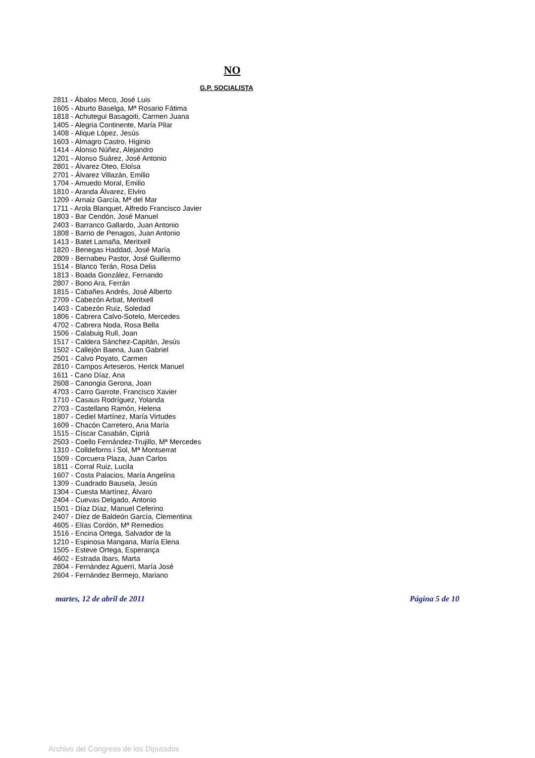NO
G.P. SOCIALISTA
2811 - Ábalos Meco, José Luis
1605 - Aburto Baselga, Mª Rosario Fátima
1818 - Achutegui Basagoiti, Carmen Juana
1405 - Alegria Continente, María Pilar
1408 - Alique López, Jesús
1603 - Almagro Castro, Higinio
1414 - Alonso Núñez, Alejandro
1201 - Alonso Suárez, José Antonio
2801 - Álvarez Oteo, Eloísa
2701 - Álvarez Villazán, Emilio
1704 - Amuedo Moral, Emilio
1810 - Aranda Álvarez, Elviro
1209 - Arnaiz García, Mª del Mar
1711 - Arola Blanquet, Alfredo Francisco Javier
1803 - Bar Cendón, José Manuel
2403 - Barranco Gallardo, Juan Antonio
1808 - Barrio de Penagos, Juan Antonio
1413 - Batet Lamaña, Meritxell
1820 - Benegas Haddad, José María
2809 - Bernabeu Pastor, José Guillermo
1514 - Blanco Terán, Rosa Delia
1813 - Boada González, Fernando
2807 - Bono Ara, Ferrán
1815 - Cabañes Andrés, José Alberto
2709 - Cabezón Arbat, Meritxell
1403 - Cabezón Ruiz, Soledad
1806 - Cabrera Calvo-Sotelo, Mercedes
4702 - Cabrera Noda, Rosa Bella
1506 - Calabuig Rull, Joan
1517 - Caldera Sánchez-Capitán, Jesús
1502 - Callejón Baena, Juan Gabriel
2501 - Calvo Poyato, Carmen
2810 - Campos Arteseros, Herick Manuel
1611 - Cano Díaz, Ana
2608 - Canongia Gerona, Joan
4703 - Carro Garrote, Francisco Xavier
1710 - Casaus Rodríguez, Yolanda
2703 - Castellano Ramón, Helena
1807 - Cediel Martínez, María Virtudes
1609 - Chacón Carretero, Ana María
1515 - Císcar Casabán, Cipriá
2503 - Coello Fernández-Trujillo, Mª Mercedes
1310 - Colldeforns i Sol, Mª Montserrat
1509 - Corcuera Plaza, Juan Carlos
1811 - Corral Ruiz, Lucila
1607 - Costa Palacios, María Angelina
1309 - Cuadrado Bausela, Jesús
1304 - Cuesta Martínez, Álvaro
2404 - Cuevas Delgado, Antonio
1501 - Díaz Díaz, Manuel Ceferino
2407 - Díez de Baldeón García, Clementina
4605 - Elías Cordón, Mª Remedios
1516 - Encina Ortega, Salvador de la
1210 - Espinosa Mangana, María Elena
1505 - Esteve Ortega, Esperança
4602 - Estrada Ibars, Marta
2804 - Fernández Aguerri, María José
2604 - Fernández Bermejo, Mariano
martes, 12 de abril de 2011 Página 5 de 10
Archivo del Congreso de los Diputados